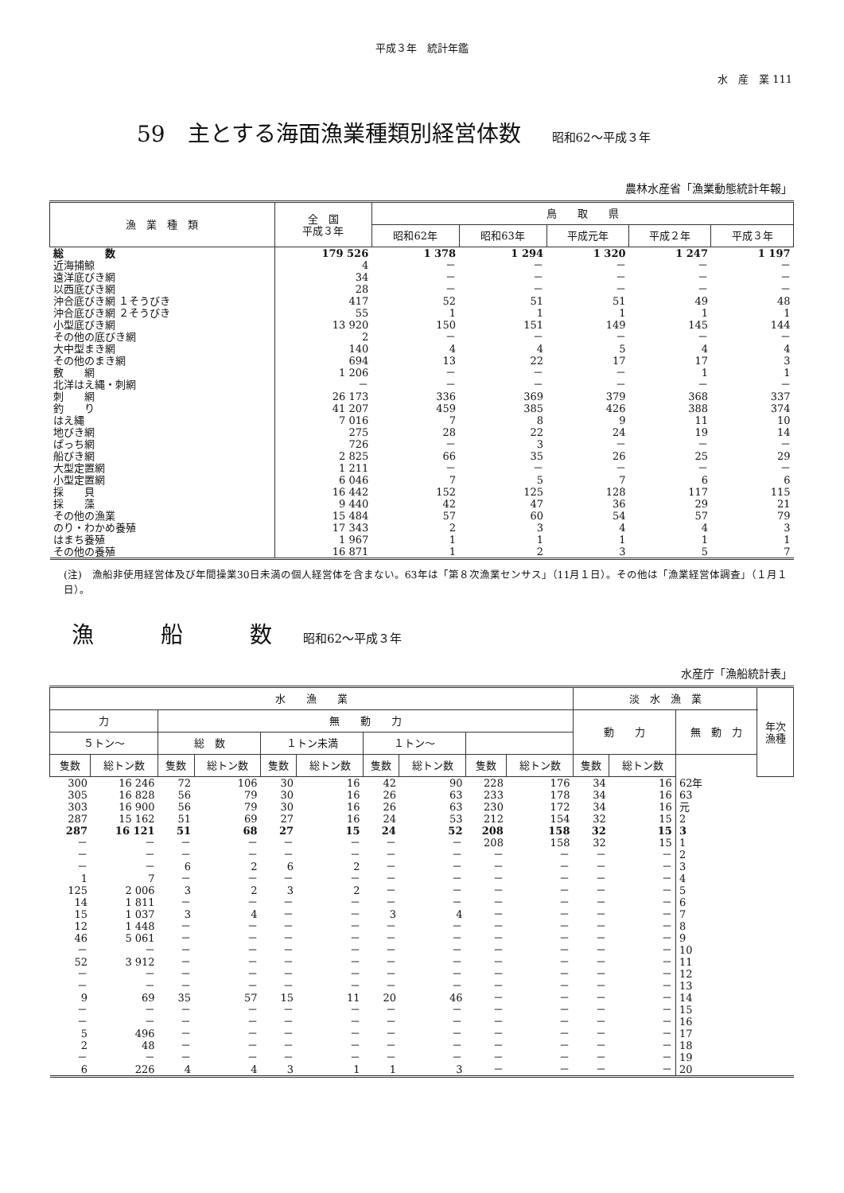平成３年　統計年鑑
水　産　業 111
59　主とする海面漁業種類別経営体数 昭和62～平成３年
農林水産省「漁業動態統計年報」
| 漁 業 種 類 | 全 国 平成３年 | 鳥 取 県 | | | | |
| --- | --- | --- | --- | --- | --- | --- |
| | | 昭和62年 | 昭和63年 | 平成元年 | 平成２年 | 平成３年 |
| 総 数 | 179 526 | 1 378 | 1 294 | 1 320 | 1 247 | 1 197 |
| 近海捕鯨 | 4 | － | － | － | － | － |
| 遠洋底びき網 | 34 | － | － | － | － | － |
| 以西底びき網 | 28 | － | － | － | － | － |
| 沖合底びき網 １そうびき | 417 | 52 | 51 | 51 | 49 | 48 |
| 沖合底びき網 ２そうびき | 55 | 1 | 1 | 1 | 1 | 1 |
| 小型底びき網 | 13 920 | 150 | 151 | 149 | 145 | 144 |
| その他の底びき網 | 2 | － | － | － | － | － |
| 大中型まき網 | 140 | 4 | 4 | 5 | 4 | 4 |
| その他のまき網 | 694 | 13 | 22 | 17 | 17 | 3 |
| 敷 網 | 1 206 | － | － | － | 1 | 1 |
| 北洋はえ縄・刺網 | － | － | － | － | － | － |
| 刺 網 | 26 173 | 336 | 369 | 379 | 368 | 337 |
| 釣 り | 41 207 | 459 | 385 | 426 | 388 | 374 |
| はえ縄 | 7 016 | 7 | 8 | 9 | 11 | 10 |
| 地びき網 | 275 | 28 | 22 | 24 | 19 | 14 |
| ぱっち網 | 726 | － | 3 | － | － | － |
| 船びき網 | 2 825 | 66 | 35 | 26 | 25 | 29 |
| 大型定置網 | 1 211 | － | － | － | － | － |
| 小型定置網 | 6 046 | 7 | 5 | 7 | 6 | 6 |
| 採 貝 | 16 442 | 152 | 125 | 128 | 117 | 115 |
| 採 藻 | 9 440 | 42 | 47 | 36 | 29 | 21 |
| その他の漁業 | 15 484 | 57 | 60 | 54 | 57 | 79 |
| のり・わかめ養殖 | 17 343 | 2 | 3 | 4 | 4 | 3 |
| はまち養殖 | 1 967 | 1 | 1 | 1 | 1 | 1 |
| その他の養殖 | 16 871 | 1 | 2 | 3 | 5 | 7 |
(注)　漁船非使用経営体及び年間操業30日未満の個人経営体を含まない。63年は「第８次漁業センサス」（11月１日）。その他は「漁業経営体調査」（１月１日）。
漁　　　船　　　数 昭和62～平成３年
水産庁「漁船統計表」
| 水 漁 業 | | | | | | | | | | 淡 水 漁 業 | | | 年次 漁種 |
| --- | --- | --- | --- | --- | --- | --- | --- | --- | --- | --- | --- | --- | --- |
| 力 | | 無 動 力 | | | | | | | | 動 力 | | 無 動 力 | |
| ５トン～ | | 総 数 | | １トン未満 | | １トン～ | | | | | | | |
| 隻数 | 総トン数 | 隻数 | 総トン数 | 隻数 | 総トン数 | 隻数 | 総トン数 | 隻数 | 総トン数 | 隻数 | 総トン数 | | |
| 300 | 16 246 | 72 | 106 | 30 | 16 | 42 | 90 | 228 | 176 | 34 | 16 | 62年 | |
| 305 | 16 828 | 56 | 79 | 30 | 16 | 26 | 63 | 233 | 178 | 34 | 16 | 63 | |
| 303 | 16 900 | 56 | 79 | 30 | 16 | 26 | 63 | 230 | 172 | 34 | 16 | 元 | |
| 287 | 15 162 | 51 | 69 | 27 | 16 | 24 | 53 | 212 | 154 | 32 | 15 | 2 | |
| 287 | 16 121 | 51 | 68 | 27 | 15 | 24 | 52 | 208 | 158 | 32 | 15 | 3 | |
| － | － | － | － | － | － | － | － | 208 | 158 | 32 | 15 | 1 | |
| － | － | － | － | － | － | － | － | － | － | － | － | 2 | |
| － | － | 6 | 2 | 6 | 2 | － | － | － | － | － | － | 3 | |
| 1 | 7 | － | － | － | － | － | － | － | － | － | － | 4 | |
| 125 | 2 006 | 3 | 2 | 3 | 2 | － | － | － | － | － | － | 5 | |
| 14 | 1 811 | － | － | － | － | － | － | － | － | － | － | 6 | |
| 15 | 1 037 | 3 | 4 | － | － | 3 | 4 | － | － | － | － | 7 | |
| 12 | 1 448 | － | － | － | － | － | － | － | － | － | － | 8 | |
| 46 | 5 061 | － | － | － | － | － | － | － | － | － | － | 9 | |
| － | － | － | － | － | － | － | － | － | － | － | － | 10 | |
| 52 | 3 912 | － | － | － | － | － | － | － | － | － | － | 11 | |
| － | － | － | － | － | － | － | － | － | － | － | － | 12 | |
| － | － | － | － | － | － | － | － | － | － | － | － | 13 | |
| 9 | 69 | 35 | 57 | 15 | 11 | 20 | 46 | － | － | － | － | 14 | |
| － | － | － | － | － | － | － | － | － | － | － | － | 15 | |
| － | － | － | － | － | － | － | － | － | － | － | － | 16 | |
| 5 | 496 | － | － | － | － | － | － | － | － | － | － | 17 | |
| 2 | 48 | － | － | － | － | － | － | － | － | － | － | 18 | |
| － | － | － | － | － | － | － | － | － | － | － | － | 19 | |
| 6 | 226 | 4 | 4 | 3 | 1 | 1 | 3 | － | － | － | － | 20 | |